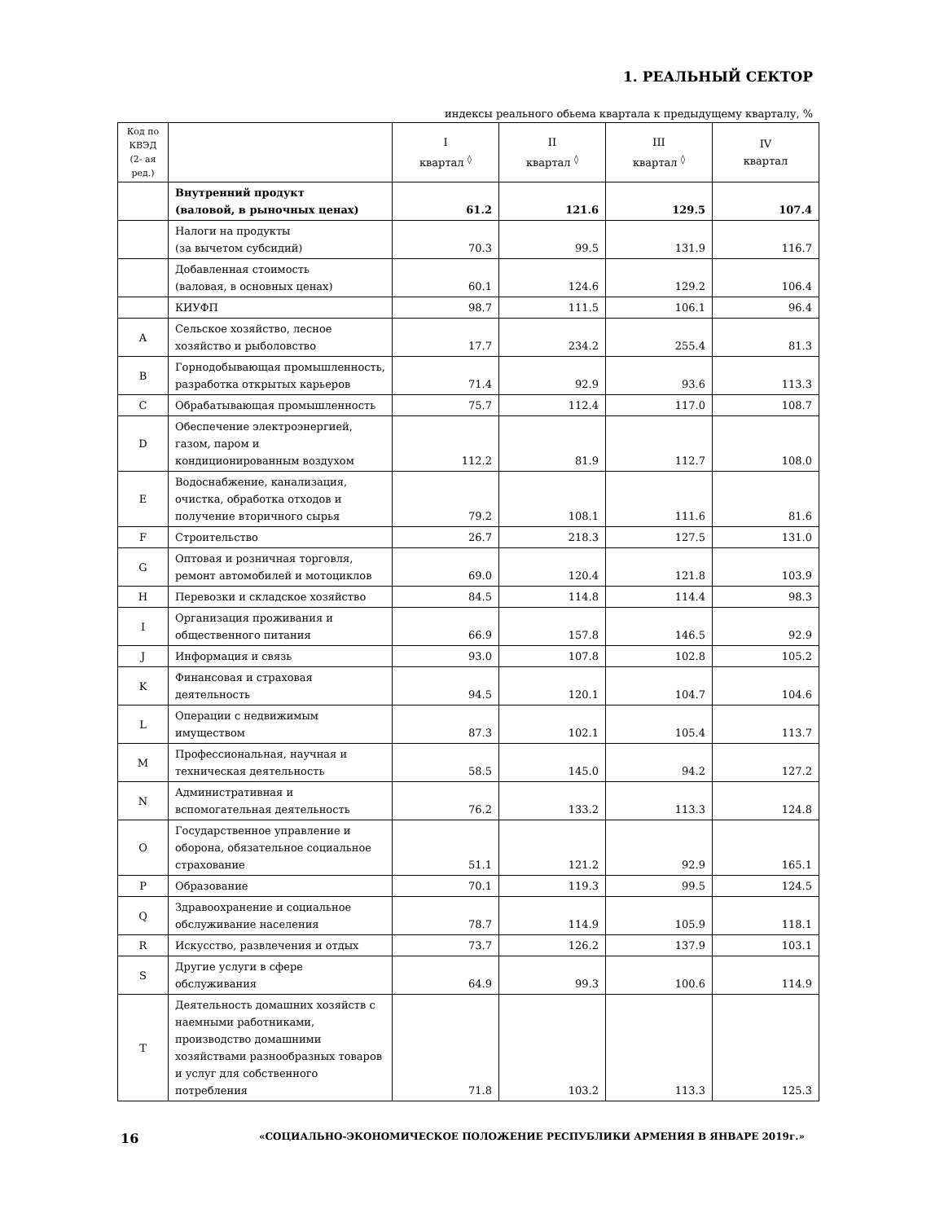1. РЕАЛЬНЫЙ СЕКТОР
индексы реального обьема квартала к предыдущему кварталу, %
| Код по КВЭД (2- ая ред.) | | I квартал <sup>◊</sup> | II квартал <sup>◊</sup> | III квартал <sup>◊</sup> | IV квартал |
| --- | --- | --- | --- | --- | --- |
| | Внутренний продукт (валовой, в рыночных ценах) | 61.2 | 121.6 | 129.5 | 107.4 |
| | Налоги на продукты (за вычетом субсидий) | 70.3 | 99.5 | 131.9 | 116.7 |
| | Добавленная стоимость (валовая, в основных ценах) | 60.1 | 124.6 | 129.2 | 106.4 |
| | КИУФП | 98.7 | 111.5 | 106.1 | 96.4 |
| A | Сельское хозяйство, лесное хозяйство и рыболовство | 17.7 | 234.2 | 255.4 | 81.3 |
| B | Горнодобывающая промышленность, разработка открытых карьеров | 71.4 | 92.9 | 93.6 | 113.3 |
| C | Обрабатывающая промышленность | 75.7 | 112.4 | 117.0 | 108.7 |
| D | Обеспечение электроэнергией, газом, паром и кондиционированным воздухом | 112.2 | 81.9 | 112.7 | 108.0 |
| E | Водоснабжение, канализация, очистка, обработка отходов и получение вторичного сырья | 79.2 | 108.1 | 111.6 | 81.6 |
| F | Строительство | 26.7 | 218.3 | 127.5 | 131.0 |
| G | Оптовая и розничная торговля, ремонт автомобилей и мотоциклов | 69.0 | 120.4 | 121.8 | 103.9 |
| H | Перевозки и складское хозяйство | 84.5 | 114.8 | 114.4 | 98.3 |
| I | Организация проживания и общественного питания | 66.9 | 157.8 | 146.5 | 92.9 |
| J | Информация и связь | 93.0 | 107.8 | 102.8 | 105.2 |
| K | Финансовая и страховая деятельность | 94.5 | 120.1 | 104.7 | 104.6 |
| L | Операции с недвижимым имуществом | 87.3 | 102.1 | 105.4 | 113.7 |
| M | Профессиональная, научная и техническая деятельность | 58.5 | 145.0 | 94.2 | 127.2 |
| N | Административная и вспомогательная деятельность | 76.2 | 133.2 | 113.3 | 124.8 |
| O | Государственное управление и оборона, обязательное социальное страхование | 51.1 | 121.2 | 92.9 | 165.1 |
| P | Образование | 70.1 | 119.3 | 99.5 | 124.5 |
| Q | Здравоохранение и социальное обслуживание населения | 78.7 | 114.9 | 105.9 | 118.1 |
| R | Искусство, развлечения и отдых | 73.7 | 126.2 | 137.9 | 103.1 |
| S | Другие услуги в сфере обслуживания | 64.9 | 99.3 | 100.6 | 114.9 |
| T | Деятельность домашних хозяйств с наемными работниками, производство домашними хозяйствами разнообразных товаров и услуг для собственного потребления | 71.8 | 103.2 | 113.3 | 125.3 |
16 «СОЦИАЛЬНО-ЭКОНОМИЧЕСКОЕ ПОЛОЖЕНИЕ РЕСПУБЛИКИ АРМЕНИЯ В ЯНВАРЕ 2019г.»